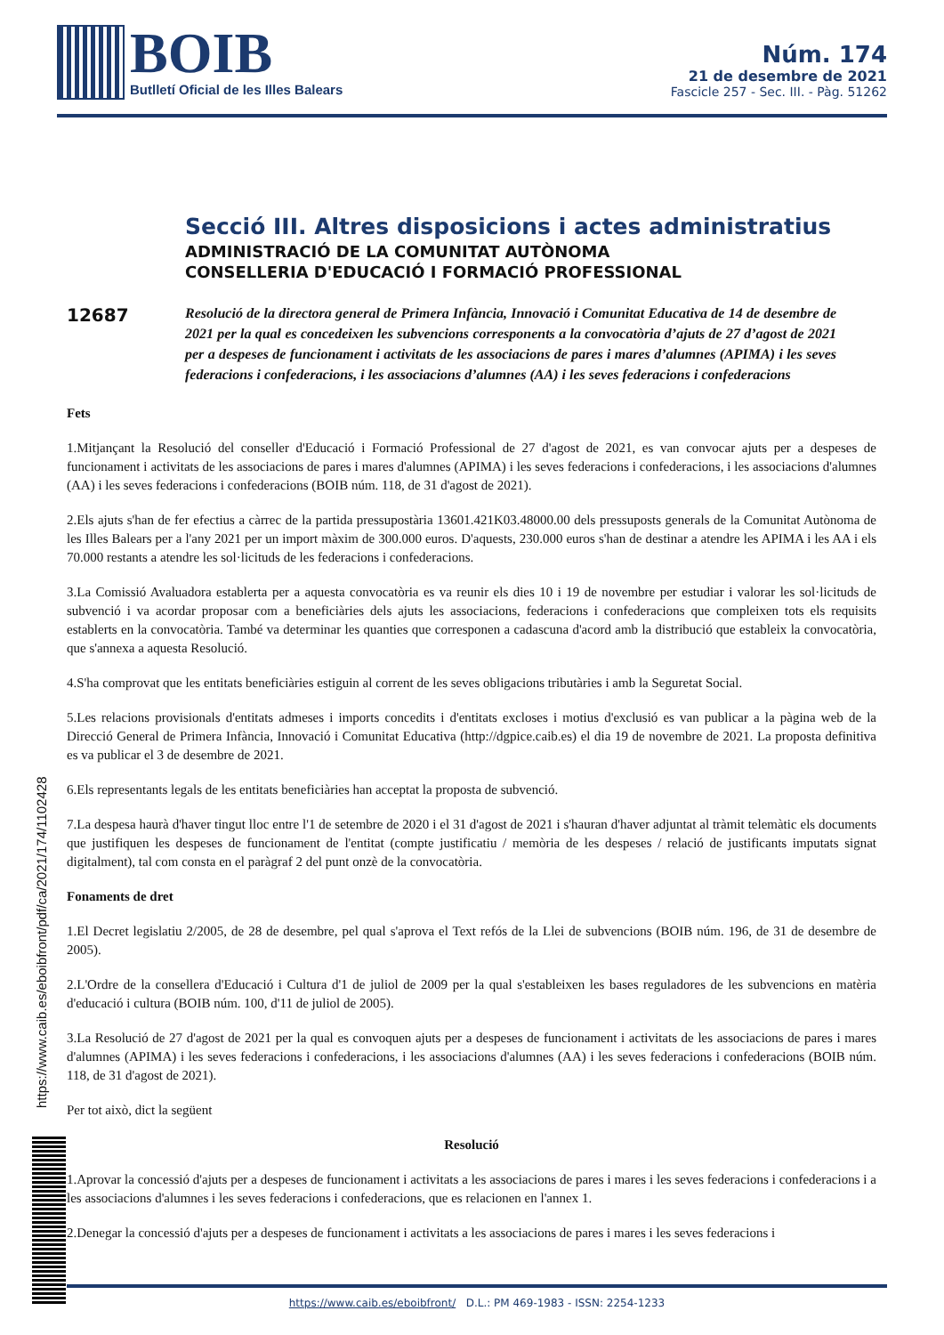BOIB
Butlletí Oficial de les Illes Balears
Núm. 174
21 de desembre de 2021
Fascicle 257 - Sec. III. - Pàg. 51262
Secció III. Altres disposicions i actes administratius
ADMINISTRACIÓ DE LA COMUNITAT AUTÒNOMA
CONSELLERIA D'EDUCACIÓ I FORMACIÓ PROFESSIONAL
12687
Resolució de la directora general de Primera Infància, Innovació i Comunitat Educativa de 14 de desembre de 2021 per la qual es concedeixen les subvencions corresponents a la convocatòria d’ajuts de 27 d’agost de 2021 per a despeses de funcionament i activitats de les associacions de pares i mares d’alumnes (APIMA) i les seves federacions i confederacions, i les associacions d’alumnes (AA) i les seves federacions i confederacions
Fets
1.Mitjançant la Resolució del conseller d'Educació i Formació Professional de 27 d'agost de 2021, es van convocar ajuts per a despeses de funcionament i activitats de les associacions de pares i mares d'alumnes (APIMA) i les seves federacions i confederacions, i les associacions d'alumnes (AA) i les seves federacions i confederacions (BOIB núm. 118, de 31 d'agost de 2021).
2.Els ajuts s'han de fer efectius a càrrec de la partida pressupostària 13601.421K03.48000.00 dels pressuposts generals de la Comunitat Autònoma de les Illes Balears per a l'any 2021 per un import màxim de 300.000 euros. D'aquests, 230.000 euros s'han de destinar a atendre les APIMA i les AA i els 70.000 restants a atendre les sol·licituds de les federacions i confederacions.
3.La Comissió Avaluadora establerta per a aquesta convocatòria es va reunir els dies 10 i 19 de novembre per estudiar i valorar les sol·licituds de subvenció i va acordar proposar com a beneficiàries dels ajuts les associacions, federacions i confederacions que compleixen tots els requisits establerts en la convocatòria. També va determinar les quanties que corresponen a cadascuna d'acord amb la distribució que estableix la convocatòria, que s'annexa a aquesta Resolució.
4.S'ha comprovat que les entitats beneficiàries estiguin al corrent de les seves obligacions tributàries i amb la Seguretat Social.
5.Les relacions provisionals d'entitats admeses i imports concedits i d'entitats excloses i motius d'exclusió es van publicar a la pàgina web de la Direcció General de Primera Infància, Innovació i Comunitat Educativa (http://dgpice.caib.es) el dia 19 de novembre de 2021. La proposta definitiva es va publicar el 3 de desembre de 2021.
6.Els representants legals de les entitats beneficiàries han acceptat la proposta de subvenció.
7.La despesa haurà d'haver tingut lloc entre l'1 de setembre de 2020 i el 31 d'agost de 2021 i s'hauran d'haver adjuntat al tràmit telemàtic els documents que justifiquen les despeses de funcionament de l'entitat (compte justificatiu / memòria de les despeses / relació de justificants imputats signat digitalment), tal com consta en el paràgraf 2 del punt onzè de la convocatòria.
Fonaments de dret
1.El Decret legislatiu 2/2005, de 28 de desembre, pel qual s'aprova el Text refós de la Llei de subvencions (BOIB núm. 196, de 31 de desembre de 2005).
2.L'Ordre de la consellera d'Educació i Cultura d'1 de juliol de 2009 per la qual s'estableixen les bases reguladores de les subvencions en matèria d'educació i cultura (BOIB núm. 100, d'11 de juliol de 2005).
3.La Resolució de 27 d'agost de 2021 per la qual es convoquen ajuts per a despeses de funcionament i activitats de les associacions de pares i mares d'alumnes (APIMA) i les seves federacions i confederacions, i les associacions d'alumnes (AA) i les seves federacions i confederacions (BOIB núm. 118, de 31 d'agost de 2021).
Per tot això, dict la següent
Resolució
1.Aprovar la concessió d'ajuts per a despeses de funcionament i activitats a les associacions de pares i mares i les seves federacions i confederacions i a les associacions d'alumnes i les seves federacions i confederacions, que es relacionen en l'annex 1.
2.Denegar la concessió d'ajuts per a despeses de funcionament i activitats a les associacions de pares i mares i les seves federacions i
https://www.caib.es/eboibfront/pdf/ca/2021/174/1102428
https://www.caib.es/eboibfront/ D.L.: PM 469-1983 - ISSN: 2254-1233